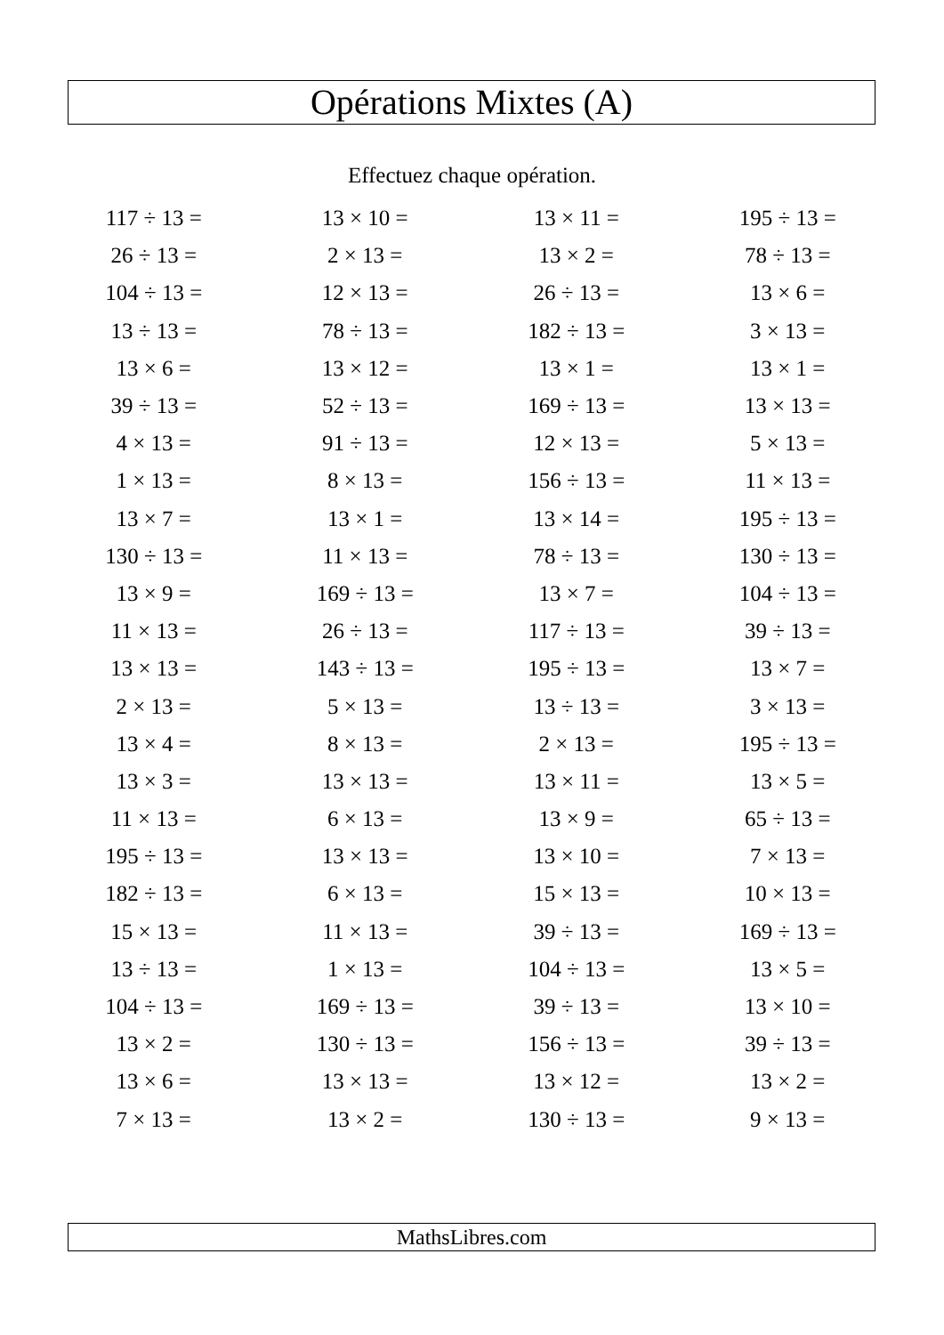Opérations Mixtes (A)
Effectuez chaque opération.
| 117 ÷ 13 = | 13 × 10 = | 13 × 11 = | 195 ÷ 13 = |
| 26 ÷ 13 = | 2 × 13 = | 13 × 2 = | 78 ÷ 13 = |
| 104 ÷ 13 = | 12 × 13 = | 26 ÷ 13 = | 13 × 6 = |
| 13 ÷ 13 = | 78 ÷ 13 = | 182 ÷ 13 = | 3 × 13 = |
| 13 × 6 = | 13 × 12 = | 13 × 1 = | 13 × 1 = |
| 39 ÷ 13 = | 52 ÷ 13 = | 169 ÷ 13 = | 13 × 13 = |
| 4 × 13 = | 91 ÷ 13 = | 12 × 13 = | 5 × 13 = |
| 1 × 13 = | 8 × 13 = | 156 ÷ 13 = | 11 × 13 = |
| 13 × 7 = | 13 × 1 = | 13 × 14 = | 195 ÷ 13 = |
| 130 ÷ 13 = | 11 × 13 = | 78 ÷ 13 = | 130 ÷ 13 = |
| 13 × 9 = | 169 ÷ 13 = | 13 × 7 = | 104 ÷ 13 = |
| 11 × 13 = | 26 ÷ 13 = | 117 ÷ 13 = | 39 ÷ 13 = |
| 13 × 13 = | 143 ÷ 13 = | 195 ÷ 13 = | 13 × 7 = |
| 2 × 13 = | 5 × 13 = | 13 ÷ 13 = | 3 × 13 = |
| 13 × 4 = | 8 × 13 = | 2 × 13 = | 195 ÷ 13 = |
| 13 × 3 = | 13 × 13 = | 13 × 11 = | 13 × 5 = |
| 11 × 13 = | 6 × 13 = | 13 × 9 = | 65 ÷ 13 = |
| 195 ÷ 13 = | 13 × 13 = | 13 × 10 = | 7 × 13 = |
| 182 ÷ 13 = | 6 × 13 = | 15 × 13 = | 10 × 13 = |
| 15 × 13 = | 11 × 13 = | 39 ÷ 13 = | 169 ÷ 13 = |
| 13 ÷ 13 = | 1 × 13 = | 104 ÷ 13 = | 13 × 5 = |
| 104 ÷ 13 = | 169 ÷ 13 = | 39 ÷ 13 = | 13 × 10 = |
| 13 × 2 = | 130 ÷ 13 = | 156 ÷ 13 = | 39 ÷ 13 = |
| 13 × 6 = | 13 × 13 = | 13 × 12 = | 13 × 2 = |
| 7 × 13 = | 13 × 2 = | 130 ÷ 13 = | 9 × 13 = |
MathsLibres.com